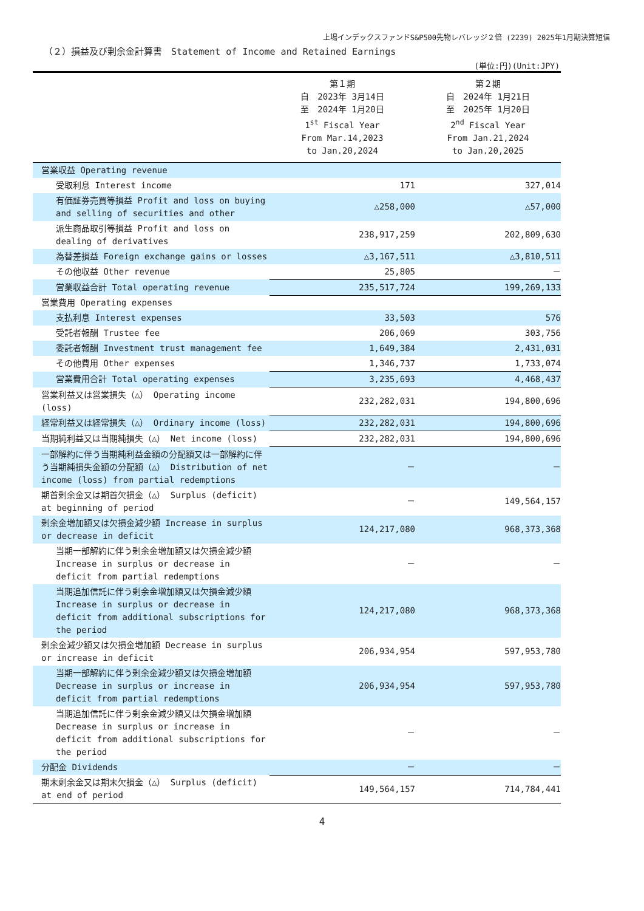上場インデックスファンドS&P500先物レバレッジ２倍 (2239) 2025年1月期決算短信
（２）損益及び剰余金計算書　Statement of Income and Retained Earnings
(単位:円)(Unit:JPY)
| | 第１期 自 2023年 3月14日 至 2024年 1月20日 1<sup>st</sup> Fiscal Year From Mar.14,2023 to Jan.20,2024 | 第２期 自 2024年 1月21日 至 2025年 1月20日 2<sup>nd</sup> Fiscal Year From Jan.21,2024 to Jan.20,2025 |
| --- | --- | --- |
| 営業収益 Operating revenue | | |
| 受取利息 Interest income | 171 | 327,014 |
| 有価証券売買等損益 Profit and loss on buying and selling of securities and other | △258,000 | △57,000 |
| 派生商品取引等損益 Profit and loss on dealing of derivatives | 238,917,259 | 202,809,630 |
| 為替差損益 Foreign exchange gains or losses | △3,167,511 | △3,810,511 |
| その他収益 Other revenue | 25,805 | － |
| 営業収益合計 Total operating revenue | 235,517,724 | 199,269,133 |
| 営業費用 Operating expenses | | |
| 支払利息 Interest expenses | 33,503 | 576 |
| 受託者報酬 Trustee fee | 206,069 | 303,756 |
| 委託者報酬 Investment trust management fee | 1,649,384 | 2,431,031 |
| その他費用 Other expenses | 1,346,737 | 1,733,074 |
| 営業費用合計 Total operating expenses | 3,235,693 | 4,468,437 |
| 営業利益又は営業損失（△） Operating income (loss) | 232,282,031 | 194,800,696 |
| 経常利益又は経常損失（△） Ordinary income (loss) | 232,282,031 | 194,800,696 |
| 当期純利益又は当期純損失（△） Net income (loss) | 232,282,031 | 194,800,696 |
| 一部解約に伴う当期純利益金額の分配額又は一部解約に伴う当期純損失金額の分配額（△） Distribution of net income (loss) from partial redemptions | － | － |
| 期首剰余金又は期首欠損金（△） Surplus (deficit) at beginning of period | － | 149,564,157 |
| 剰余金増加額又は欠損金減少額 Increase in surplus or decrease in deficit | 124,217,080 | 968,373,368 |
| 当期一部解約に伴う剰余金増加額又は欠損金減少額 Increase in surplus or decrease in deficit from partial redemptions | － | － |
| 当期追加信託に伴う剰余金増加額又は欠損金減少額 Increase in surplus or decrease in deficit from additional subscriptions for the period | 124,217,080 | 968,373,368 |
| 剰余金減少額又は欠損金増加額 Decrease in surplus or increase in deficit | 206,934,954 | 597,953,780 |
| 当期一部解約に伴う剰余金減少額又は欠損金増加額 Decrease in surplus or increase in deficit from partial redemptions | 206,934,954 | 597,953,780 |
| 当期追加信託に伴う剰余金減少額又は欠損金増加額 Decrease in surplus or increase in deficit from additional subscriptions for the period | － | － |
| 分配金 Dividends | － | － |
| 期末剰余金又は期末欠損金（△） Surplus (deficit) at end of period | 149,564,157 | 714,784,441 |
4